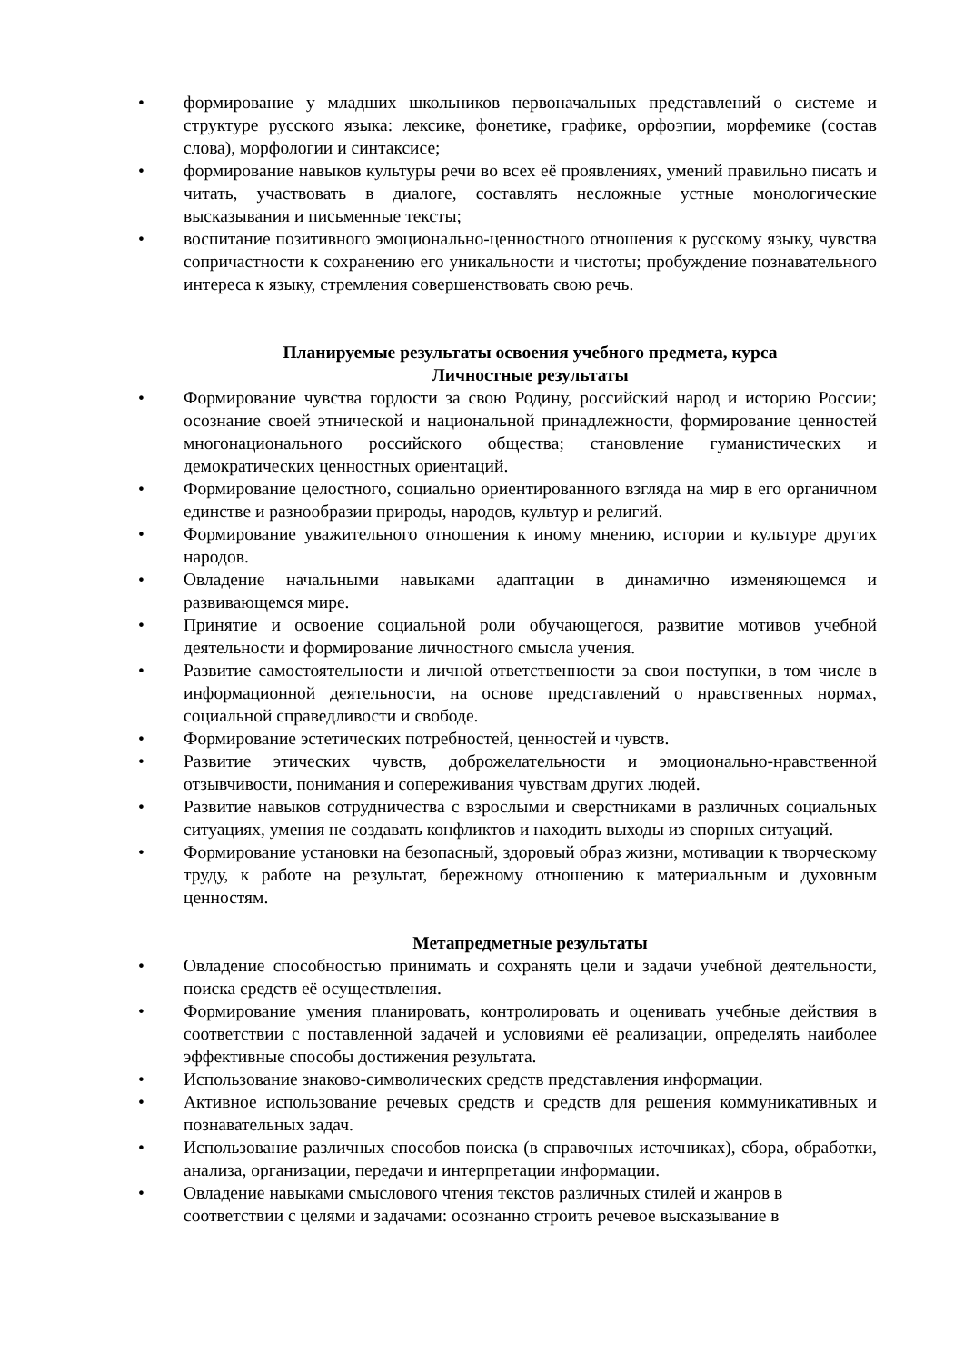• формирование у младших школьников первоначальных представлений о системе и структуре русского языка: лексике, фонетике, графике, орфоэпии, морфемике (состав слова), морфологии и синтаксисе;
• формирование навыков культуры речи во всех её проявлениях, умений правильно писать и читать, участвовать в диалоге, составлять несложные устные монологические высказывания и письменные тексты;
• воспитание позитивного эмоционально-ценностного отношения к русскому языку, чувства сопричастности к сохранению его уникальности и чистоты; пробуждение познавательного интереса к языку, стремления совершенствовать свою речь.
Планируемые результаты освоения учебного предмета, курса
Личностные результаты
• Формирование чувства гордости за свою Родину, российский народ и историю России; осознание своей этнической и национальной принадлежности, формирование ценностей многонационального российского общества; становление гуманистических и демократических ценностных ориентаций.
• Формирование целостного, социально ориентированного взгляда на мир в его органичном единстве и разнообразии природы, народов, культур и религий.
• Формирование уважительного отношения к иному мнению, истории и культуре других народов.
• Овладение начальными навыками адаптации в динамично изменяющемся и развивающемся мире.
• Принятие и освоение социальной роли обучающегося, развитие мотивов учебной деятельности и формирование личностного смысла учения.
• Развитие самостоятельности и личной ответственности за свои поступки, в том числе в информационной деятельности, на основе представлений о нравственных нормах, социальной справедливости и свободе.
• Формирование эстетических потребностей, ценностей и чувств.
• Развитие этических чувств, доброжелательности и эмоционально-нравственной отзывчивости, понимания и сопереживания чувствам других людей.
• Развитие навыков сотрудничества с взрослыми и сверстниками в различных социальных ситуациях, умения не создавать конфликтов и находить выходы из спорных ситуаций.
• Формирование установки на безопасный, здоровый образ жизни, мотивации к творческому труду, к работе на результат, бережному отношению к материальным и духовным ценностям.
Метапредметные результаты
• Овладение способностью принимать и сохранять цели и задачи учебной деятельности, поиска средств её осуществления.
• Формирование умения планировать, контролировать и оценивать учебные действия в соответствии с поставленной задачей и условиями её реализации, определять наиболее эффективные способы достижения результата.
• Использование знаково-символических средств представления информации.
• Активное использование речевых средств и средств для решения коммуникативных и познавательных задач.
• Использование различных способов поиска (в справочных источниках), сбора, обработки, анализа, организации, передачи и интерпретации информации.
• Овладение навыками смыслового чтения текстов различных стилей и жанров в соответствии с целями и задачами: осознанно строить речевое высказывание в